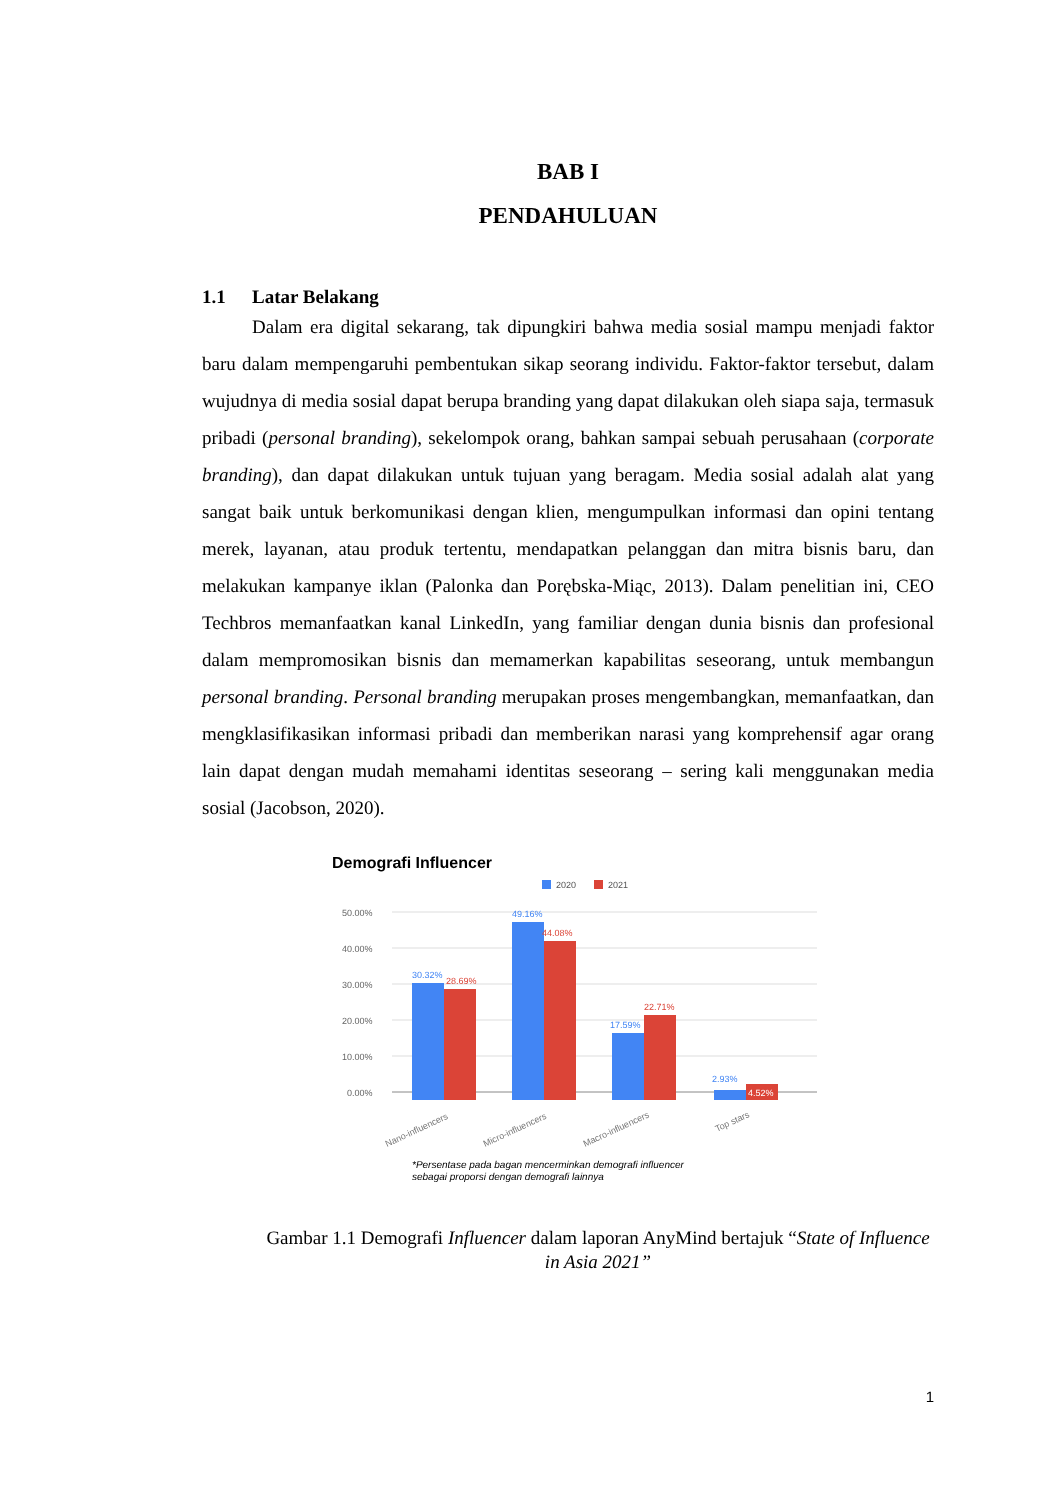BAB I
PENDAHULUAN
1.1 Latar Belakang
Dalam era digital sekarang, tak dipungkiri bahwa media sosial mampu menjadi faktor baru dalam mempengaruhi pembentukan sikap seorang individu. Faktor-faktor tersebut, dalam wujudnya di media sosial dapat berupa branding yang dapat dilakukan oleh siapa saja, termasuk pribadi (personal branding), sekelompok orang, bahkan sampai sebuah perusahaan (corporate branding), dan dapat dilakukan untuk tujuan yang beragam. Media sosial adalah alat yang sangat baik untuk berkomunikasi dengan klien, mengumpulkan informasi dan opini tentang merek, layanan, atau produk tertentu, mendapatkan pelanggan dan mitra bisnis baru, dan melakukan kampanye iklan (Palonka dan Porębska-Miąc, 2013). Dalam penelitian ini, CEO Techbros memanfaatkan kanal LinkedIn, yang familiar dengan dunia bisnis dan profesional dalam mempromosikan bisnis dan memamerkan kapabilitas seseorang, untuk membangun personal branding. Personal branding merupakan proses mengembangkan, memanfaatkan, dan mengklasifikasikan informasi pribadi dan memberikan narasi yang komprehensif agar orang lain dapat dengan mudah memahami identitas seseorang – sering kali menggunakan media sosial (Jacobson, 2020).
Demografi Influencer
2020
2021
50.00%
40.00%
30.00%
20.00%
10.00%
0.00%
30.32%
28.69%
49.16%
44.08%
17.59%
22.71%
2.93%
4.52%
Nano-influencers
Micro-influencers
Macro-influencers
Top stars
*Persentase pada bagan mencerminkan demografi influencer
sebagai proporsi dengan demografi lainnya
Gambar 1.1 Demografi Influencer dalam laporan AnyMind bertajuk “State of Influence in Asia 2021”
1